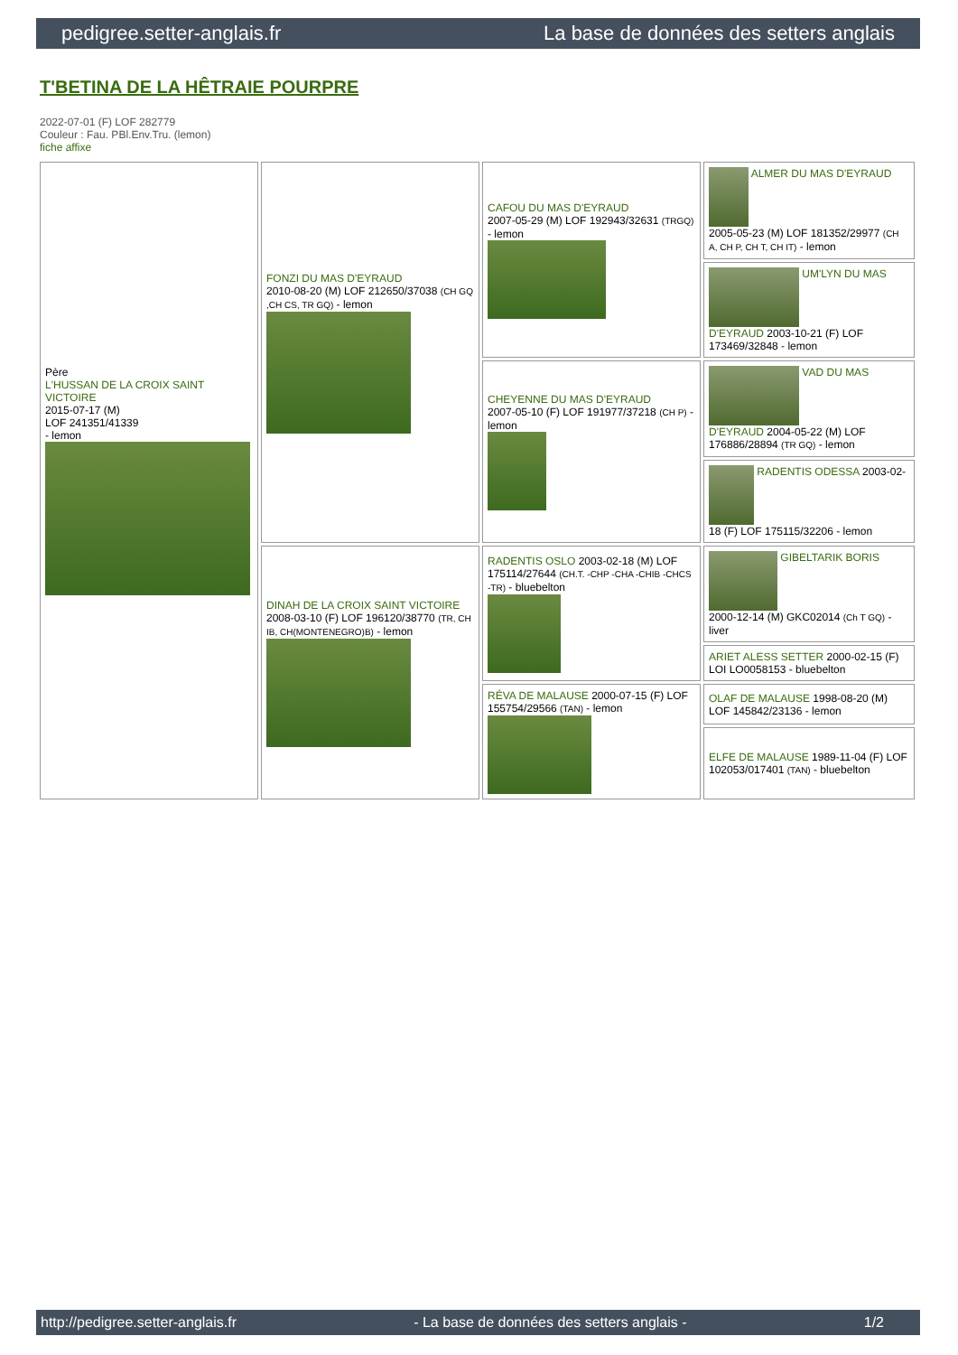pedigree.setter-anglais.fr La base de données des setters anglais
T'BETINA DE LA HÊTRAIE POURPRE
2022-07-01 (F) LOF 282779
Couleur : Fau. PBl.Env.Tru. (lemon)
fiche affixe
| Père L'HUSSAN DE LA CROIX SAINT VICTOIRE 2015-07-17 (M) LOF 241351/41339 - lemon | FONZI DU MAS D'EYRAUD 2010-08-20 (M) LOF 212650/37038 (CH GQ ,CH CS, TR GQ) - lemon | CAFOU DU MAS D'EYRAUD 2007-05-29 (M) LOF 192943/32631 (TRGQ) - lemon | ALMER DU MAS D'EYRAUD 2005-05-23 (M) LOF 181352/29977 (CH A, CH P, CH T, CH IT) - lemon |
| | | | UM'LYN DU MAS D'EYRAUD 2003-10-21 (F) LOF 173469/32848 - lemon |
| | | CHEYENNE DU MAS D'EYRAUD 2007-05-10 (F) LOF 191977/37218 (CH P) - lemon | VAD DU MAS D'EYRAUD 2004-05-22 (M) LOF 176886/28894 (TR GQ) - lemon |
| | | | RADENTIS ODESSA 2003-02-18 (F) LOF 175115/32206 - lemon |
| | DINAH DE LA CROIX SAINT VICTOIRE 2008-03-10 (F) LOF 196120/38770 (TR, CH IB, CH(MONTENEGRO)B) - lemon | RADENTIS OSLO 2003-02-18 (M) LOF 175114/27644 (CH.T. -CHP -CHA -CHIB -CHCS -TR) - bluebelton | GIBELTARIK BORIS 2000-12-14 (M) GKC02014 (Ch T GQ) - liver |
| | | | ARIET ALESS SETTER 2000-02-15 (F) LOI LO0058153 - bluebelton |
| | | RÉVA DE MALAUSE 2000-07-15 (F) LOF 155754/29566 (TAN) - lemon | OLAF DE MALAUSE 1998-08-20 (M) LOF 145842/23136 - lemon |
| | | | ELFE DE MALAUSE 1989-11-04 (F) LOF 102053/017401 (TAN) - bluebelton |
http://pedigree.setter-anglais.fr - La base de données des setters anglais - 1/2